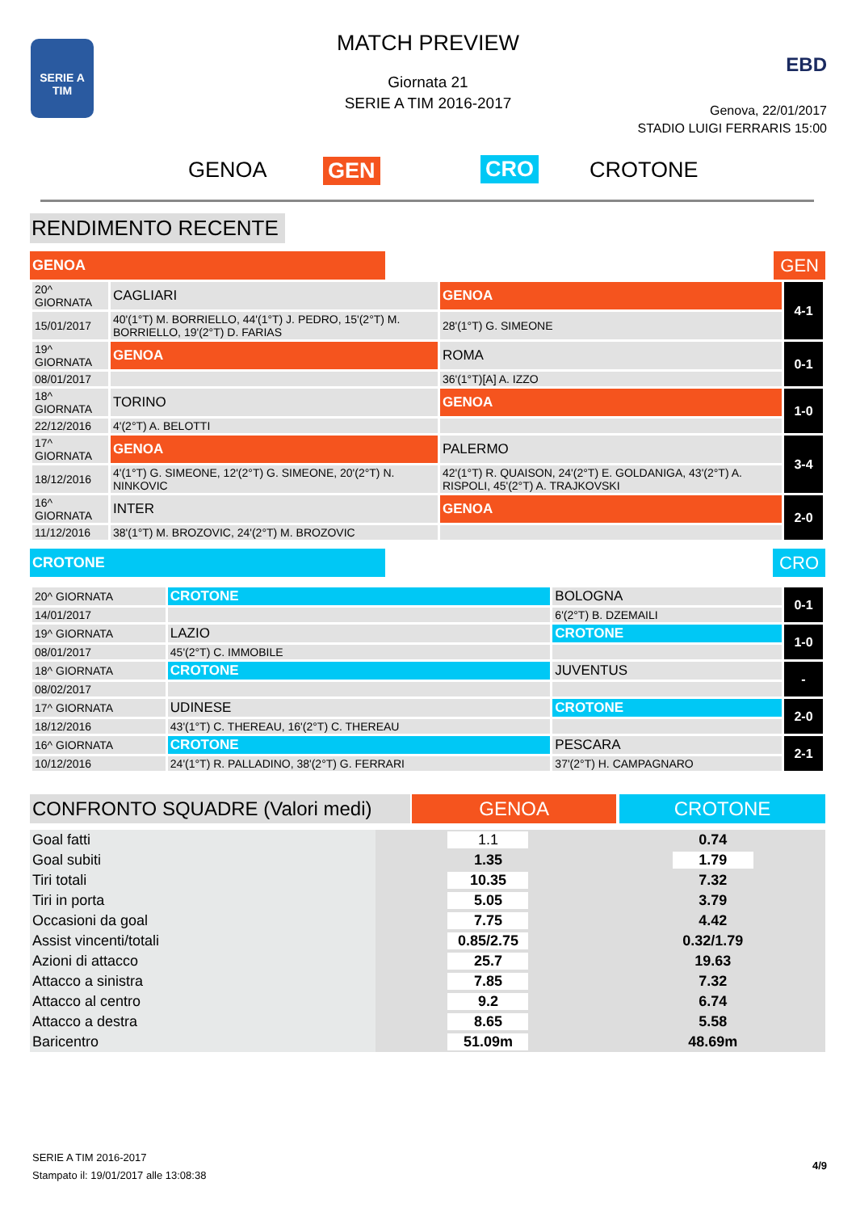SERIE A
TIM
MATCH PREVIEW
Giornata 21
SERIE A TIM 2016-2017
EBD
Genova, 22/01/2017
STADIO LUIGI FERRARIS 15:00
GENOA GEN CRO CROTONE
RENDIMENTO RECENTE
GENOA GEN
| 20^ GIORNATA | CAGLIARI | GENOA | 4-1 |
| 15/01/2017 | 40'(1°T) M. BORRIELLO, 44'(1°T) J. PEDRO, 15'(2°T) M. BORRIELLO, 19'(2°T) D. FARIAS | 28'(1°T) G. SIMEONE | |
| 19^ GIORNATA | GENOA | ROMA | 0-1 |
| 08/01/2017 | | 36'(1°T)[A] A. IZZO | |
| 18^ GIORNATA | TORINO | GENOA | 1-0 |
| 22/12/2016 | 4'(2°T) A. BELOTTI | | |
| 17^ GIORNATA | GENOA | PALERMO | 3-4 |
| 18/12/2016 | 4'(1°T) G. SIMEONE, 12'(2°T) G. SIMEONE, 20'(2°T) N. NINKOVIC | 42'(1°T) R. QUAISON, 24'(2°T) E. GOLDANIGA, 43'(2°T) A. RISPOLI, 45'(2°T) A. TRAJKOVSKI | |
| 16^ GIORNATA | INTER | GENOA | 2-0 |
| 11/12/2016 | 38'(1°T) M. BROZOVIC, 24'(2°T) M. BROZOVIC | | |
CROTONE CRO
| 20^ GIORNATA | CROTONE | BOLOGNA | 0-1 |
| 14/01/2017 | | 6'(2°T) B. DZEMAILI | |
| 19^ GIORNATA | LAZIO | CROTONE | 1-0 |
| 08/01/2017 | 45'(2°T) C. IMMOBILE | | |
| 18^ GIORNATA | CROTONE | JUVENTUS | - |
| 08/02/2017 | | | |
| 17^ GIORNATA | UDINESE | CROTONE | 2-0 |
| 18/12/2016 | 43'(1°T) C. THEREAU, 16'(2°T) C. THEREAU | | |
| 16^ GIORNATA | CROTONE | PESCARA | 2-1 |
| 10/12/2016 | 24'(1°T) R. PALLADINO, 38'(2°T) G. FERRARI | 37'(2°T) H. CAMPAGNARO | |
CONFRONTO SQUADRE (Valori medi) GENOA CROTONE
| Goal fatti | 1.1 | 0.74 |
| Goal subiti | 1.35 | 1.79 |
| Tiri totali | 10.35 | 7.32 |
| Tiri in porta | 5.05 | 3.79 |
| Occasioni da goal | 7.75 | 4.42 |
| Assist vincenti/totali | 0.85/2.75 | 0.32/1.79 |
| Azioni di attacco | 25.7 | 19.63 |
| Attacco a sinistra | 7.85 | 7.32 |
| Attacco al centro | 9.2 | 6.74 |
| Attacco a destra | 8.65 | 5.58 |
| Baricentro | 51.09m | 48.69m |
SERIE A TIM 2016-2017
Stampato il: 19/01/2017 alle 13:08:38
4/9